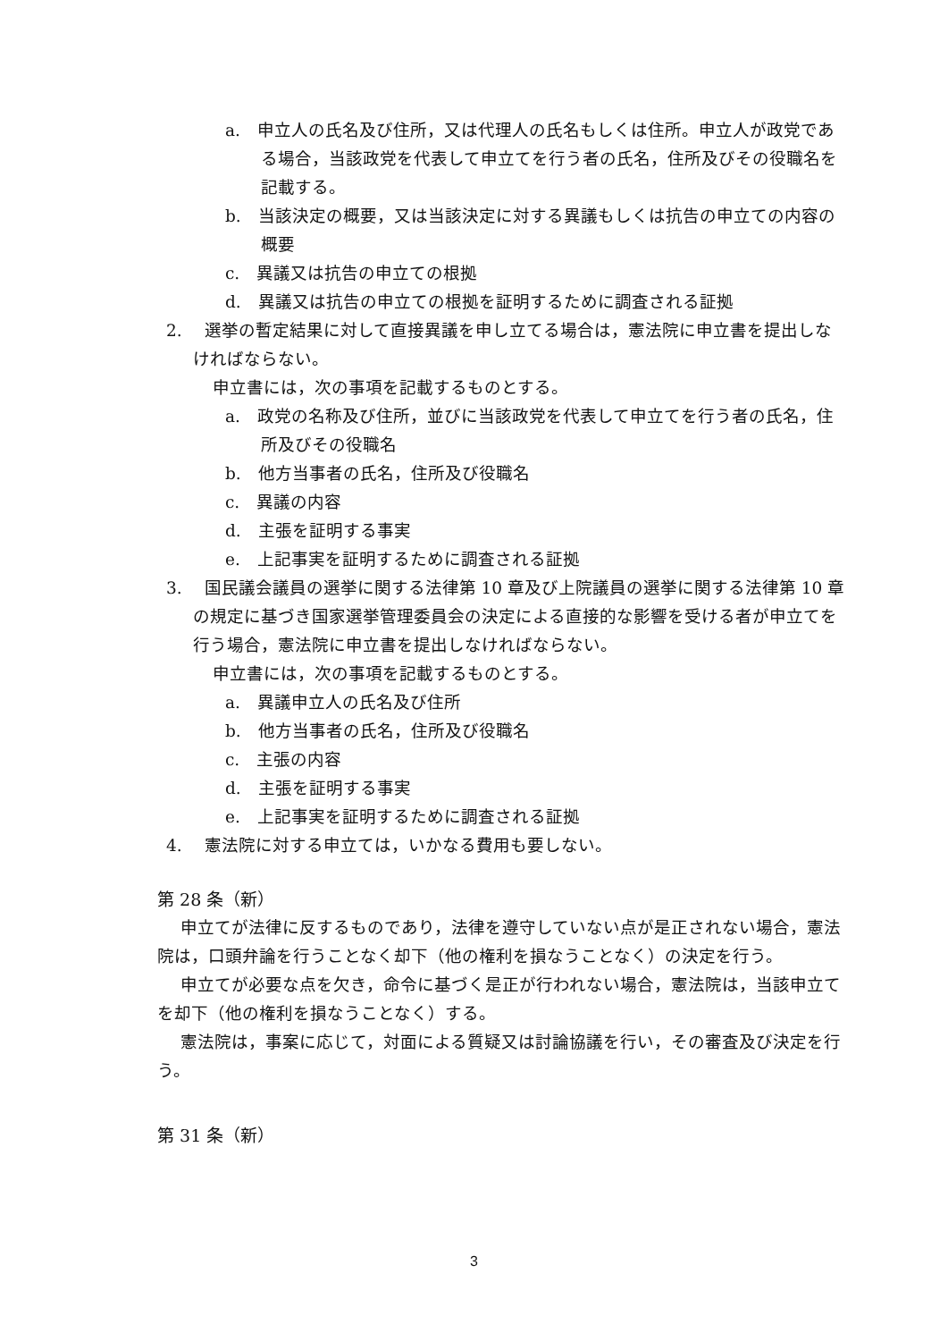a.　申立人の氏名及び住所，又は代理人の氏名もしくは住所。申立人が政党である場合，当該政党を代表して申立てを行う者の氏名，住所及びその役職名を記載する。
b.　当該決定の概要，又は当該決定に対する異議もしくは抗告の申立ての内容の概要
c.　異議又は抗告の申立ての根拠
d.　異議又は抗告の申立ての根拠を証明するために調査される証拠
2.　 選挙の暫定結果に対して直接異議を申し立てる場合は，憲法院に申立書を提出しなければならない。
申立書には，次の事項を記載するものとする。
a.　政党の名称及び住所，並びに当該政党を代表して申立てを行う者の氏名，住所及びその役職名
b.　他方当事者の氏名，住所及び役職名
c.　異議の内容
d.　主張を証明する事実
e.　上記事実を証明するために調査される証拠
3.　 国民議会議員の選挙に関する法律第 10 章及び上院議員の選挙に関する法律第 10 章の規定に基づき国家選挙管理委員会の決定による直接的な影響を受ける者が申立てを行う場合，憲法院に申立書を提出しなければならない。
申立書には，次の事項を記載するものとする。
a.　異議申立人の氏名及び住所
b.　他方当事者の氏名，住所及び役職名
c.　主張の内容
d.　主張を証明する事実
e.　上記事実を証明するために調査される証拠
4.　 憲法院に対する申立ては，いかなる費用も要しない。
第 28 条（新）
申立てが法律に反するものであり，法律を遵守していない点が是正されない場合，憲法院は，口頭弁論を行うことなく却下（他の権利を損なうことなく）の決定を行う。
申立てが必要な点を欠き，命令に基づく是正が行われない場合，憲法院は，当該申立てを却下（他の権利を損なうことなく）する。
憲法院は，事案に応じて，対面による質疑又は討論協議を行い，その審査及び決定を行う。
第 31 条（新）
3